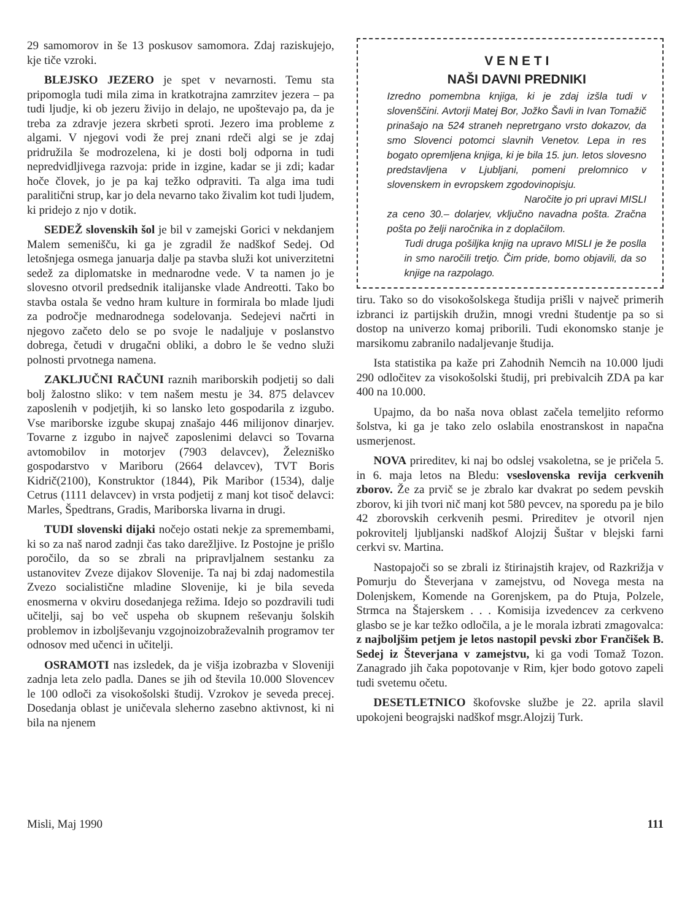29 samomorov in še 13 poskusov samomora. Zdaj raziskujejo, kje tiče vzroki.
BLEJSKO JEZERO je spet v nevarnosti. Temu sta pripomogla tudi mila zima in kratkotrajna zamrzitev jezera – pa tudi ljudje, ki ob jezeru živijo in delajo, ne upoštevajo pa, da je treba za zdravje jezera skrbeti sproti. Jezero ima probleme z algami. V njegovi vodi že prej znani rdeči algi se je zdaj pridružila še modrozelena, ki je dosti bolj odporna in tudi nepredvidljivega razvoja: pride in izgine, kadar se ji zdi; kadar hoče človek, jo je pa kaj težko odpraviti. Ta alga ima tudi paralitični strup, kar jo dela nevarno tako živalim kot tudi ljudem, ki pridejo z njo v dotik.
SEDEŽ slovenskih šol je bil v zamejski Gorici v nekdanjem Malem semenišču, ki ga je zgradil že nadškof Sedej. Od letošnjega osmega januarja dalje pa stavba služi kot univerzitetni sedež za diplomatske in mednarodne vede. V ta namen jo je slovesno otvoril predsednik italijanske vlade Andreotti. Tako bo stavba ostala še vedno hram kulture in formirala bo mlade ljudi za področje mednarodnega sodelovanja. Sedejevi načrti in njegovo začeto delo se po svoje le nadaljuje v poslanstvo dobrega, četudi v drugačni obliki, a dobro le še vedno služi polnosti prvotnega namena.
ZAKLJUČNI RAČUNI raznih mariborskih podjetij so dali bolj žalostno sliko: v tem našem mestu je 34. 875 delavcev zaposlenih v podjetjih, ki so lansko leto gospodarila z izgubo. Vse mariborske izgube skupaj znašajo 446 milijonov dinarjev. Tovarne z izgubo in največ zaposlenimi delavci so Tovarna avtomobilov in motorjev (7903 delavcev), Železniško gospodarstvo v Mariboru (2664 delavcev), TVT Boris Kidrič(2100), Konstruktor (1844), Pik Maribor (1534), dalje Cetrus (1111 delavcev) in vrsta podjetij z manj kot tisoč delavci: Marles, Špedtrans, Gradis, Mariborska livarna in drugi.
TUDI slovenski dijaki nočejo ostati nekje za spremembami, ki so za naš narod zadnji čas tako darežljive. Iz Postojne je prišlo poročilo, da so se zbrali na pripravljalnem sestanku za ustanovitev Zveze dijakov Slovenije. Ta naj bi zdaj nadomestila Zvezo socialistične mladine Slovenije, ki je bila seveda enosmerna v okviru dosedanjega režima. Idejo so pozdravili tudi učitelji, saj bo več uspeha ob skupnem reševanju šolskih problemov in izboljševanju vzgojnoizobraževalnih programov ter odnosov med učenci in učitelji.
OSRAMOTI nas izsledek, da je višja izobrazba v Sloveniji zadnja leta zelo padla. Danes se jih od števila 10.000 Slovencev le 100 odloči za visokošolski študij. Vzrokov je seveda precej. Dosedanja oblast je uničevala sleherno zasebno aktivnost, ki ni bila na njenem
V E N E T I
NAŠI DAVNI PREDNIKI
Izredno pomembna knjiga, ki je zdaj izšla tudi v slovenščini. Avtorji Matej Bor, Jožko Šavli in Ivan Tomažič prinašajo na 524 straneh nepretrgano vrsto dokazov, da smo Slovenci potomci slavnih Venetov. Lepa in res bogato opremljena knjiga, ki je bila 15. jun. letos slovesno predstavljena v Ljubljani, pomeni prelomnico v slovenskem in evropskem zgodovinopisju.
Naročite jo pri upravi MISLI
za ceno 30.– dolarjev, vključno navadna pošta. Zračna pošta po želji naročnika in z doplačilom.
Tudi druga pošiljka knjig na upravo MISLI je že poslla in smo naročili tretjo. Čim pride, bomo objavili, da so knjige na razpolago.
tiru. Tako so do visokošolskega študija prišli v največ primerih izbranci iz partijskih družin, mnogi vredni študentje pa so si dostop na univerzo komaj priborili. Tudi ekonomsko stanje je marsikomu zabranilo nadaljevanje študija.
Ista statistika pa kaže pri Zahodnih Nemcih na 10.000 ljudi 290 odločitev za visokošolski študij, pri prebivalcih ZDA pa kar 400 na 10.000.
Upajmo, da bo naša nova oblast začela temeljito reformo šolstva, ki ga je tako zelo oslabila enostranskost in napačna usmerjenost.
NOVA prireditev, ki naj bo odslej vsakoletna, se je pričela 5. in 6. maja letos na Bledu: vseslovenska revija cerkvenih zborov. Že za prvič se je zbralo kar dvakrat po sedem pevskih zborov, ki jih tvori nič manj kot 580 pevcev, na sporedu pa je bilo 42 zborovskih cerkvenih pesmi. Prireditev je otvoril njen pokrovitelj ljubljanski nadškof Alojzij Šuštar v blejski farni cerkvi sv. Martina.
Nastopajoči so se zbrali iz štirinajstih krajev, od Razkrižja v Pomurju do Števerjana v zamejstvu, od Novega mesta na Dolenjskem, Komende na Gorenjskem, pa do Ptuja, Polzele, Strmca na Štajerskem . . . Komisija izvedencev za cerkveno glasbo se je kar težko odločila, a je le morala izbrati zmagovalca: z najboljšim petjem je letos nastopil pevski zbor Frančišek B. Sedej iz Števerjana v zamejstvu, ki ga vodi Tomaž Tozon. Zanagrado jih čaka popotovanje v Rim, kjer bodo gotovo zapeli tudi svetemu očetu.
DESETLETNICO škofovske službe je 22. aprila slavil upokojeni beograjski nadškof msgr.Alojzij Turk.
Misli, Maj 1990 111